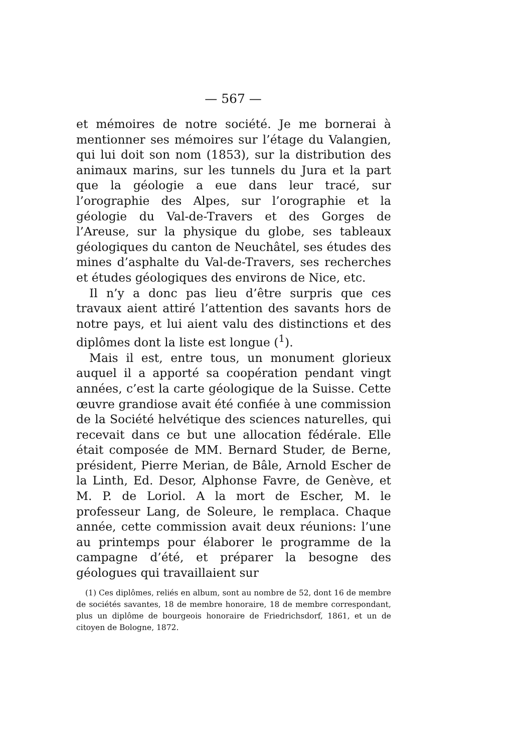— 567 —
et mémoires de notre société. Je me bornerai à mentionner ses mémoires sur l’étage du Valangien, qui lui doit son nom (1853), sur la distribution des animaux marins, sur les tunnels du Jura et la part que la géologie a eue dans leur tracé, sur l’orographie des Alpes, sur l’orographie et la géologie du Val-de-Travers et des Gorges de l’Areuse, sur la physique du globe, ses tableaux géologiques du canton de Neuchâtel, ses études des mines d’asphalte du Val-de-Travers, ses recherches et études géologiques des environs de Nice, etc.
Il n’y a donc pas lieu d’être surpris que ces travaux aient attiré l’attention des savants hors de notre pays, et lui aient valu des distinctions et des diplômes dont la liste est longue (<sup>1</sup>).
Mais il est, entre tous, un monument glorieux auquel il a apporté sa coopération pendant vingt années, c’est la carte géologique de la Suisse. Cette œuvre grandiose avait été confiée à une commission de la Société helvétique des sciences naturelles, qui recevait dans ce but une allocation fédérale. Elle était composée de MM. Bernard Studer, de Berne, président, Pierre Merian, de Bâle, Arnold Escher de la Linth, Ed. Desor, Alphonse Favre, de Genève, et M. P. de Loriol. A la mort de Escher, M. le professeur Lang, de Soleure, le remplaca. Chaque année, cette commission avait deux réunions: l’une au printemps pour élaborer le programme de la campagne d’été, et préparer la besogne des géologues qui travaillaient sur
(1) Ces diplômes, reliés en album, sont au nombre de 52, dont 16 de membre de sociétés savantes, 18 de membre honoraire, 18 de membre correspondant, plus un diplôme de bourgeois honoraire de Friedrichsdorf, 1861, et un de citoyen de Bologne, 1872.